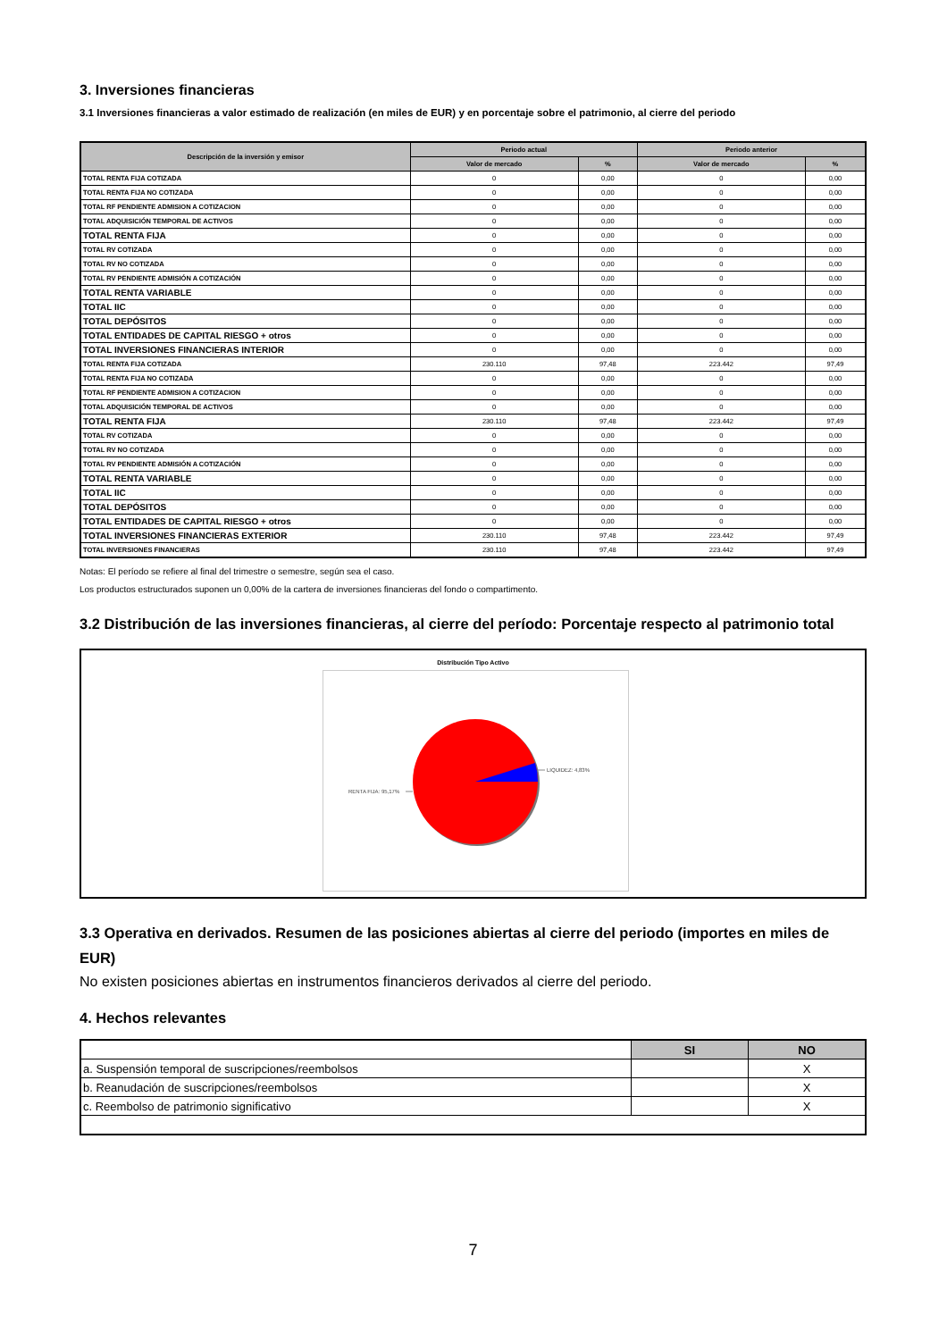3. Inversiones financieras
3.1 Inversiones financieras a valor estimado de realización (en miles de EUR) y en porcentaje sobre el patrimonio, al cierre del periodo
| Descripción de la inversión y emisor | Periodo actual | | Periodo anterior | |
| --- | --- | --- | --- | --- |
| | Valor de mercado | % | Valor de mercado | % |
| TOTAL RENTA FIJA COTIZADA | 0 | 0,00 | 0 | 0,00 |
| TOTAL RENTA FIJA NO COTIZADA | 0 | 0,00 | 0 | 0,00 |
| TOTAL RF PENDIENTE ADMISION A COTIZACION | 0 | 0,00 | 0 | 0,00 |
| TOTAL ADQUISICIÓN TEMPORAL DE ACTIVOS | 0 | 0,00 | 0 | 0,00 |
| TOTAL RENTA FIJA | 0 | 0,00 | 0 | 0,00 |
| TOTAL RV COTIZADA | 0 | 0,00 | 0 | 0,00 |
| TOTAL RV NO COTIZADA | 0 | 0,00 | 0 | 0,00 |
| TOTAL RV PENDIENTE ADMISIÓN A COTIZACIÓN | 0 | 0,00 | 0 | 0,00 |
| TOTAL RENTA VARIABLE | 0 | 0,00 | 0 | 0,00 |
| TOTAL IIC | 0 | 0,00 | 0 | 0,00 |
| TOTAL DEPÓSITOS | 0 | 0,00 | 0 | 0,00 |
| TOTAL ENTIDADES DE CAPITAL RIESGO + otros | 0 | 0,00 | 0 | 0,00 |
| TOTAL INVERSIONES FINANCIERAS INTERIOR | 0 | 0,00 | 0 | 0,00 |
| TOTAL RENTA FIJA COTIZADA | 230.110 | 97,48 | 223.442 | 97,49 |
| TOTAL RENTA FIJA NO COTIZADA | 0 | 0,00 | 0 | 0,00 |
| TOTAL RF PENDIENTE ADMISION A COTIZACION | 0 | 0,00 | 0 | 0,00 |
| TOTAL ADQUISICIÓN TEMPORAL DE ACTIVOS | 0 | 0,00 | 0 | 0,00 |
| TOTAL RENTA FIJA | 230.110 | 97,48 | 223.442 | 97,49 |
| TOTAL RV COTIZADA | 0 | 0,00 | 0 | 0,00 |
| TOTAL RV NO COTIZADA | 0 | 0,00 | 0 | 0,00 |
| TOTAL RV PENDIENTE ADMISIÓN A COTIZACIÓN | 0 | 0,00 | 0 | 0,00 |
| TOTAL RENTA VARIABLE | 0 | 0,00 | 0 | 0,00 |
| TOTAL IIC | 0 | 0,00 | 0 | 0,00 |
| TOTAL DEPÓSITOS | 0 | 0,00 | 0 | 0,00 |
| TOTAL ENTIDADES DE CAPITAL RIESGO + otros | 0 | 0,00 | 0 | 0,00 |
| TOTAL INVERSIONES FINANCIERAS EXTERIOR | 230.110 | 97,48 | 223.442 | 97,49 |
| TOTAL INVERSIONES FINANCIERAS | 230.110 | 97,48 | 223.442 | 97,49 |
Notas: El período se refiere al final del trimestre o semestre, según sea el caso.
Los productos estructurados suponen un 0,00% de la cartera de inversiones financieras del fondo o compartimento.
3.2 Distribución de las inversiones financieras, al cierre del período: Porcentaje respecto al patrimonio total
Distribución Tipo Activo
LIQUIDEZ: 4,83%
RENTA FIJA: 95,17%
3.3 Operativa en derivados. Resumen de las posiciones abiertas al cierre del periodo (importes en miles de EUR)
No existen posiciones abiertas en instrumentos financieros derivados al cierre del periodo.
4. Hechos relevantes
| | SI | NO |
| --- | --- | --- |
| a. Suspensión temporal de suscripciones/reembolsos | | X |
| b. Reanudación de suscripciones/reembolsos | | X |
| c. Reembolso de patrimonio significativo | | X |
7